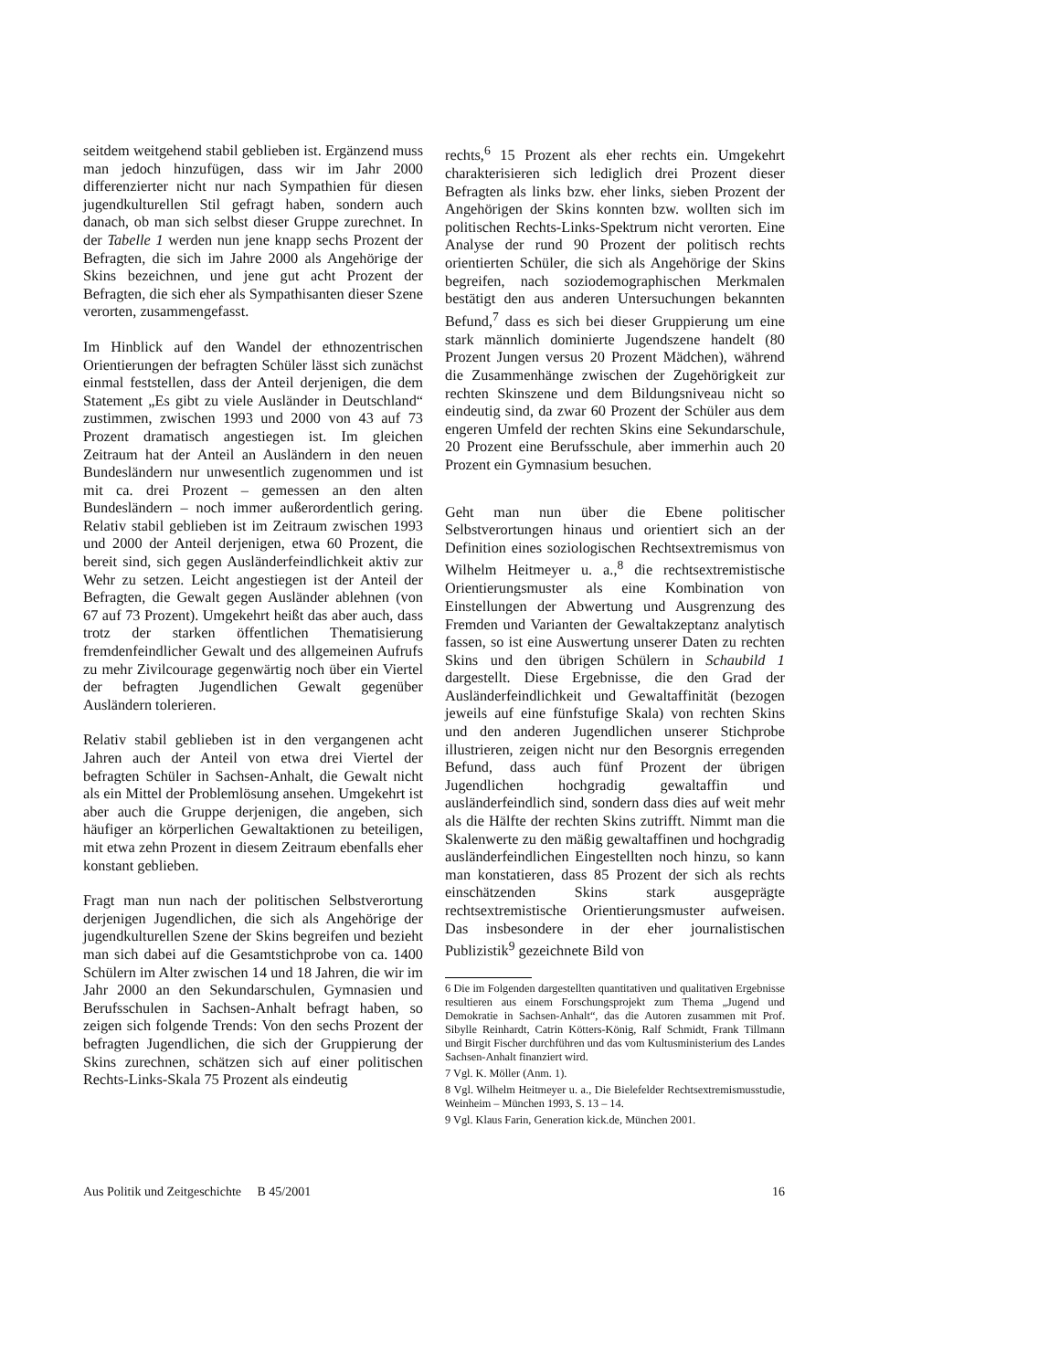seitdem weitgehend stabil geblieben ist. Ergänzend muss man jedoch hinzufügen, dass wir im Jahr 2000 differenzierter nicht nur nach Sympathien für diesen jugendkulturellen Stil gefragt haben, sondern auch danach, ob man sich selbst dieser Gruppe zurechnet. In der Tabelle 1 werden nun jene knapp sechs Prozent der Befragten, die sich im Jahre 2000 als Angehörige der Skins bezeichnen, und jene gut acht Prozent der Befragten, die sich eher als Sympathisanten dieser Szene verorten, zusammengefasst.
Im Hinblick auf den Wandel der ethnozentrischen Orientierungen der befragten Schüler lässt sich zunächst einmal feststellen, dass der Anteil derjenigen, die dem Statement „Es gibt zu viele Ausländer in Deutschland“ zustimmen, zwischen 1993 und 2000 von 43 auf 73 Prozent dramatisch angestiegen ist. Im gleichen Zeitraum hat der Anteil an Ausländern in den neuen Bundesländern nur unwesentlich zugenommen und ist mit ca. drei Prozent – gemessen an den alten Bundesländern – noch immer außerordentlich gering. Relativ stabil geblieben ist im Zeitraum zwischen 1993 und 2000 der Anteil derjenigen, etwa 60 Prozent, die bereit sind, sich gegen Ausländerfeindlichkeit aktiv zur Wehr zu setzen. Leicht angestiegen ist der Anteil der Befragten, die Gewalt gegen Ausländer ablehnen (von 67 auf 73 Prozent). Umgekehrt heißt das aber auch, dass trotz der starken öffentlichen Thematisierung fremdenfeindlicher Gewalt und des allgemeinen Aufrufs zu mehr Zivilcourage gegenwärtig noch über ein Viertel der befragten Jugendlichen Gewalt gegenüber Ausländern tolerieren.
Relativ stabil geblieben ist in den vergangenen acht Jahren auch der Anteil von etwa drei Viertel der befragten Schüler in Sachsen-Anhalt, die Gewalt nicht als ein Mittel der Problemlösung ansehen. Umgekehrt ist aber auch die Gruppe derjenigen, die angeben, sich häufiger an körperlichen Gewaltaktionen zu beteiligen, mit etwa zehn Prozent in diesem Zeitraum ebenfalls eher konstant geblieben.
Fragt man nun nach der politischen Selbstverortung derjenigen Jugendlichen, die sich als Angehörige der jugendkulturellen Szene der Skins begreifen und bezieht man sich dabei auf die Gesamtstichprobe von ca. 1400 Schülern im Alter zwischen 14 und 18 Jahren, die wir im Jahr 2000 an den Sekundarschulen, Gymnasien und Berufsschulen in Sachsen-Anhalt befragt haben, so zeigen sich folgende Trends: Von den sechs Prozent der befragten Jugendlichen, die sich der Gruppierung der Skins zurechnen, schätzen sich auf einer politischen Rechts-Links-Skala 75 Prozent als eindeutig
rechts,<sup>6</sup> 15 Prozent als eher rechts ein. Umgekehrt charakterisieren sich lediglich drei Prozent dieser Befragten als links bzw. eher links, sieben Prozent der Angehörigen der Skins konnten bzw. wollten sich im politischen Rechts-Links-Spektrum nicht verorten. Eine Analyse der rund 90 Prozent der politisch rechts orientierten Schüler, die sich als Angehörige der Skins begreifen, nach soziodemographischen Merkmalen bestätigt den aus anderen Untersuchungen bekannten Befund,<sup>7</sup> dass es sich bei dieser Gruppierung um eine stark männlich dominierte Jugendszene handelt (80 Prozent Jungen versus 20 Prozent Mädchen), während die Zusammenhänge zwischen der Zugehörigkeit zur rechten Skinszene und dem Bildungsniveau nicht so eindeutig sind, da zwar 60 Prozent der Schüler aus dem engeren Umfeld der rechten Skins eine Sekundarschule, 20 Prozent eine Berufsschule, aber immerhin auch 20 Prozent ein Gymnasium besuchen.
Geht man nun über die Ebene politischer Selbstverortungen hinaus und orientiert sich an der Definition eines soziologischen Rechtsextremismus von Wilhelm Heitmeyer u. a.,<sup>8</sup> die rechtsextremistische Orientierungsmuster als eine Kombination von Einstellungen der Abwertung und Ausgrenzung des Fremden und Varianten der Gewaltakzeptanz analytisch fassen, so ist eine Auswertung unserer Daten zu rechten Skins und den übrigen Schülern in Schaubild 1 dargestellt. Diese Ergebnisse, die den Grad der Ausländerfeindlichkeit und Gewaltaffinität (bezogen jeweils auf eine fünfstufige Skala) von rechten Skins und den anderen Jugendlichen unserer Stichprobe illustrieren, zeigen nicht nur den Besorgnis erregenden Befund, dass auch fünf Prozent der übrigen Jugendlichen hochgradig gewaltaffin und ausländerfeindlich sind, sondern dass dies auf weit mehr als die Hälfte der rechten Skins zutrifft. Nimmt man die Skalenwerte zu den mäßig gewaltaffinen und hochgradig ausländerfeindlichen Eingestellten noch hinzu, so kann man konstatieren, dass 85 Prozent der sich als rechts einschätzenden Skins stark ausgeprägte rechtsextremistische Orientierungsmuster aufweisen. Das insbesondere in der eher journalistischen Publizistik<sup>9</sup> gezeichnete Bild von
6 Die im Folgenden dargestellten quantitativen und qualitativen Ergebnisse resultieren aus einem Forschungsprojekt zum Thema „Jugend und Demokratie in Sachsen-Anhalt“, das die Autoren zusammen mit Prof. Sibylle Reinhardt, Catrin Kötters-König, Ralf Schmidt, Frank Tillmann und Birgit Fischer durchführen und das vom Kultusministerium des Landes Sachsen-Anhalt finanziert wird.
7 Vgl. K. Möller (Anm. 1).
8 Vgl. Wilhelm Heitmeyer u. a., Die Bielefelder Rechtsextremismusstudie, Weinheim – München 1993, S. 13 – 14.
9 Vgl. Klaus Farin, Generation kick.de, München 2001.
Aus Politik und Zeitgeschichte B 45/2001 16